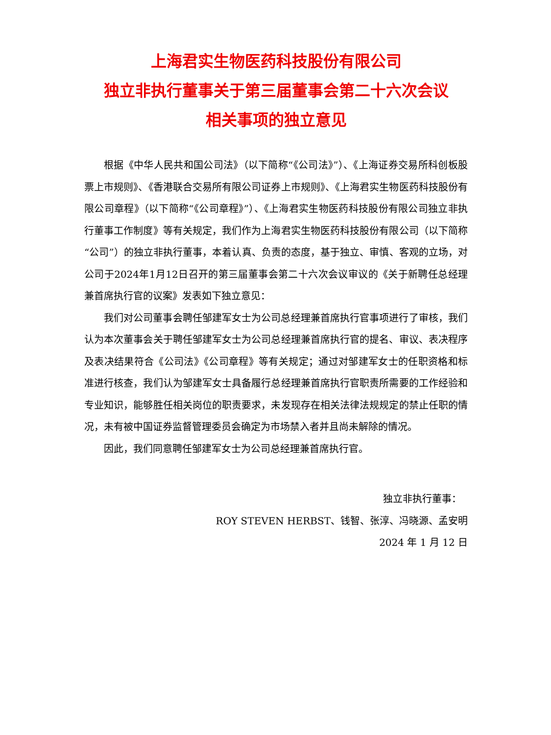上海君实生物医药科技股份有限公司
独立非执行董事关于第三届董事会第二十六次会议
相关事项的独立意见
根据《中华人民共和国公司法》（以下简称“《公司法》”）、《上海证券交易所科创板股票上市规则》、《香港联合交易所有限公司证券上市规则》、《上海君实生物医药科技股份有限公司章程》（以下简称“《公司章程》”）、《上海君实生物医药科技股份有限公司独立非执行董事工作制度》等有关规定，我们作为上海君实生物医药科技股份有限公司（以下简称“公司”）的独立非执行董事，本着认真、负责的态度，基于独立、审慎、客观的立场，对公司于2024年1月12日召开的第三届董事会第二十六次会议审议的《关于新聘任总经理兼首席执行官的议案》发表如下独立意见：
我们对公司董事会聘任邹建军女士为公司总经理兼首席执行官事项进行了审核，我们认为本次董事会关于聘任邹建军女士为公司总经理兼首席执行官的提名、审议、表决程序及表决结果符合《公司法》《公司章程》等有关规定；通过对邹建军女士的任职资格和标准进行核查，我们认为邹建军女士具备履行总经理兼首席执行官职责所需要的工作经验和专业知识，能够胜任相关岗位的职责要求，未发现存在相关法律法规规定的禁止任职的情况，未有被中国证券监督管理委员会确定为市场禁入者并且尚未解除的情况。
因此，我们同意聘任邹建军女士为公司总经理兼首席执行官。
独立非执行董事：
ROY STEVEN HERBST、钱智、张淳、冯晓源、孟安明
2024 年 1 月 12 日